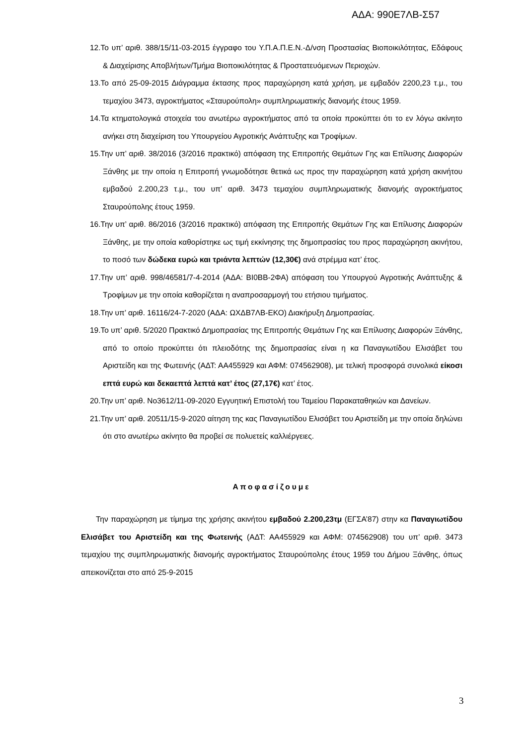ΑΔΑ: 990Ε7ΛΒ-Σ57
12.Το υπ’ αριθ. 388/15/11-03-2015 έγγραφο του Υ.Π.Α.Π.Ε.Ν.-Δ/νση Προστασίας Βιοποικιλότητας, Εδάφους & Διαχείρισης Αποβλήτων/Τμήμα Βιοποικιλότητας & Προστατευόμενων Περιοχών.
13.Το από 25-09-2015 Διάγραμμα έκτασης προς παραχώρηση κατά χρήση, με εμβαδόν 2200,23 τ.μ., του τεμαχίου 3473, αγροκτήματος «Σταυρούπολη» συμπληρωματικής διανομής έτους 1959.
14.Τα κτηματολογικά στοιχεία του ανωτέρω αγροκτήματος από τα οποία προκύπτει ότι το εν λόγω ακίνητο ανήκει στη διαχείριση του Υπουργείου Αγροτικής Ανάπτυξης και Τροφίμων.
15.Την υπ’ αριθ. 38/2016 (3/2016 πρακτικό) απόφαση της Επιτροπής Θεμάτων Γης και Επίλυσης Διαφορών Ξάνθης με την οποία η Επιτροπή γνωμοδότησε θετικά ως προς την παραχώρηση κατά χρήση ακινήτου εμβαδού 2.200,23 τ.μ., του υπ’ αριθ. 3473 τεμαχίου συμπληρωματικής διανομής αγροκτήματος Σταυρούπολης έτους 1959.
16.Την υπ’ αριθ. 86/2016 (3/2016 πρακτικό) απόφαση της Επιτροπής Θεμάτων Γης και Επίλυσης Διαφορών Ξάνθης, με την οποία καθορίστηκε ως τιμή εκκίνησης της δημοπρασίας του προς παραχώρηση ακινήτου, το ποσό των δώδεκα ευρώ και τριάντα λεπτών (12,30€) ανά στρέμμα κατ’ έτος.
17.Την υπ’ αριθ. 998/46581/7-4-2014 (ΑΔΑ: ΒΙ0ΒΒ-2ΦΑ) απόφαση του Υπουργού Αγροτικής Ανάπτυξης & Τροφίμων με την οποία καθορίζεται η αναπροσαρμογή του ετήσιου τιμήματος.
18.Την υπ’ αριθ. 16116/24-7-2020 (ΑΔΑ: ΩΧΔΒ7ΛΒ-ΕΚΟ) Διακήρυξη Δημοπρασίας.
19.Το υπ’ αριθ. 5/2020 Πρακτικό Δημοπρασίας της Επιτροπής Θεμάτων Γης και Επίλυσης Διαφορών Ξάνθης, από το οποίο προκύπτει ότι πλειοδότης της δημοπρασίας είναι η κα Παναγιωτίδου Ελισάβετ του Αριστείδη και της Φωτεινής (ΑΔΤ: ΑΑ455929 και ΑΦΜ: 074562908), με τελική προσφορά συνολικά είκοσι επτά ευρώ και δεκαεπτά λεπτά κατ’ έτος (27,17€) κατ’ έτος.
20.Την υπ’ αριθ. Νο3612/11-09-2020 Εγγυητική Επιστολή του Ταμείου Παρακαταθηκών και Δανείων.
21.Την υπ’ αριθ. 20511/15-9-2020 αίτηση της κας Παναγιωτίδου Ελισάβετ του Αριστείδη με την οποία δηλώνει ότι στο ανωτέρω ακίνητο θα προβεί σε πολυετείς καλλιέργειες.
Αποφασίζουμε
Την παραχώρηση με τίμημα της χρήσης ακινήτου εμβαδού 2.200,23τμ (ΕΓΣΑ’87) στην κα Παναγιωτίδου Ελισάβετ του Αριστείδη και της Φωτεινής (ΑΔΤ: ΑΑ455929 και ΑΦΜ: 074562908) του υπ’ αριθ. 3473 τεμαχίου της συμπληρωματικής διανομής αγροκτήματος Σταυρούπολης έτους 1959 του Δήμου Ξάνθης, όπως απεικονίζεται στο από 25-9-2015
3